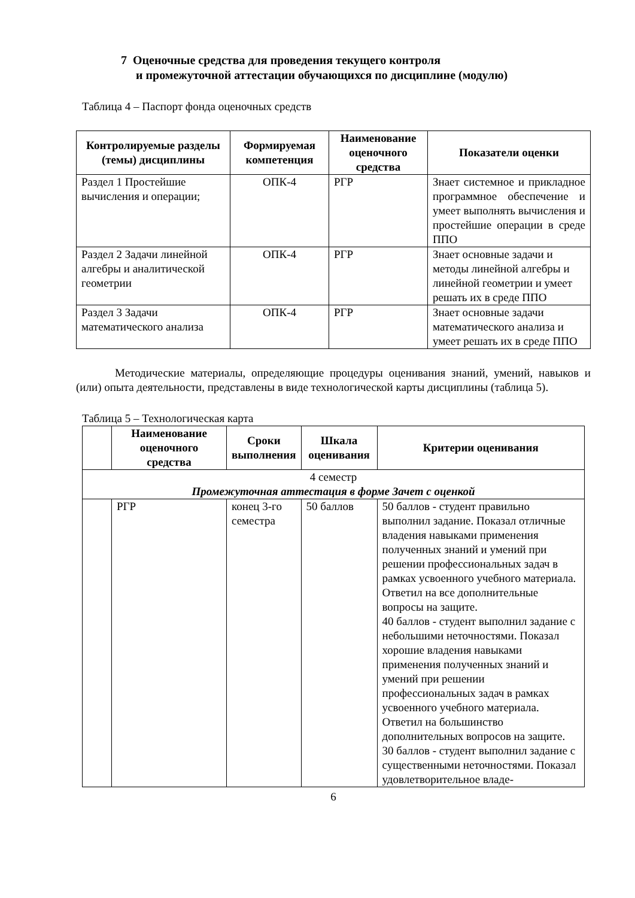7 Оценочные средства для проведения текущего контроля
и промежуточной аттестации обучающихся по дисциплине (модулю)
Таблица 4 – Паспорт фонда оценочных средств
| Контролируемые разделы (темы) дисциплины | Формируемая компетенция | Наименование оценочного средства | Показатели оценки |
| --- | --- | --- | --- |
| Раздел 1 Простейшие вычисления и операции; | ОПК-4 | РГР | Знает системное и прикладное программное обеспечение и умеет выполнять вычисления и простейшие операции в среде ППО |
| Раздел 2 Задачи линейной алгебры и аналитической геометрии | ОПК-4 | РГР | Знает основные задачи и методы линейной алгебры и линейной геометрии и умеет решать их в среде ППО |
| Раздел 3 Задачи математического анализа | ОПК-4 | РГР | Знает основные задачи математического анализа и умеет решать их в среде ППО |
Методические материалы, определяющие процедуры оценивания знаний, умений, навыков и (или) опыта деятельности, представлены в виде технологической карты дисциплины (таблица 5).
Таблица 5 – Технологическая карта
| | Наименование оценочного средства | Сроки выполнения | Шкала оценивания | Критерии оценивания |
| --- | --- | --- | --- | --- |
| 4 семестр Промежуточная аттестация в форме Зачет с оценкой | | | | |
| | РГР | конец 3-го семестра | 50 баллов | 50 баллов - студент правильно выполнил задание. Показал отличные владения навыками применения полученных знаний и умений при решении профессиональных задач в рамках усвоенного учебного материала. Ответил на все дополнительные вопросы на защите. 40 баллов - студент выполнил задание с небольшими неточностями. Показал хорошие владения навыками применения полученных знаний и умений при решении профессиональных задач в рамках усвоенного учебного материала. Ответил на большинство дополнительных вопросов на защите. 30 баллов - студент выполнил задание с существенными неточностями. Показал удовлетворительное владе- |
6